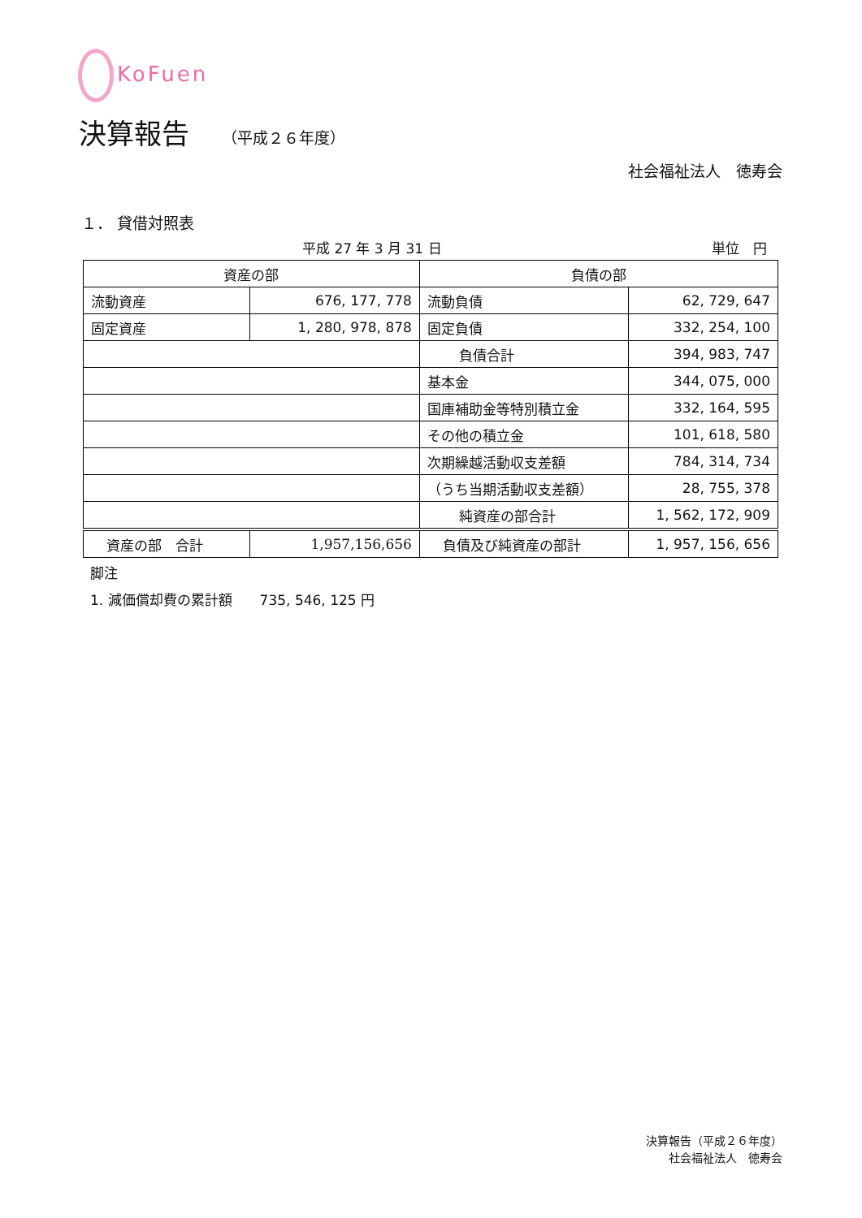KoFuen
決算報告 （平成２６年度）
社会福祉法人　徳寿会
１． 貸借対照表
平成 27 年 3 月 31 日 単位　円
| 資産の部 | | 負債の部 | |
| --- | --- | --- | --- |
| 流動資産 | 676, 177, 778 | 流動負債 | 62, 729, 647 |
| 固定資産 | 1, 280, 978, 878 | 固定負債 | 332, 254, 100 |
| | | 負債合計 | 394, 983, 747 |
| | | 基本金 | 344, 075, 000 |
| | | 国庫補助金等特別積立金 | 332, 164, 595 |
| | | その他の積立金 | 101, 618, 580 |
| | | 次期繰越活動収支差額 | 784, 314, 734 |
| | | （うち当期活動収支差額） | 28, 755, 378 |
| | | 純資産の部合計 | 1, 562, 172, 909 |
| 資産の部 合計 | 1,957,156,656 | 負債及び純資産の部計 | 1, 957, 156, 656 |
脚注
1. 減価償却費の累計額　　735, 546, 125 円
決算報告（平成２６年度）
社会福祉法人　徳寿会